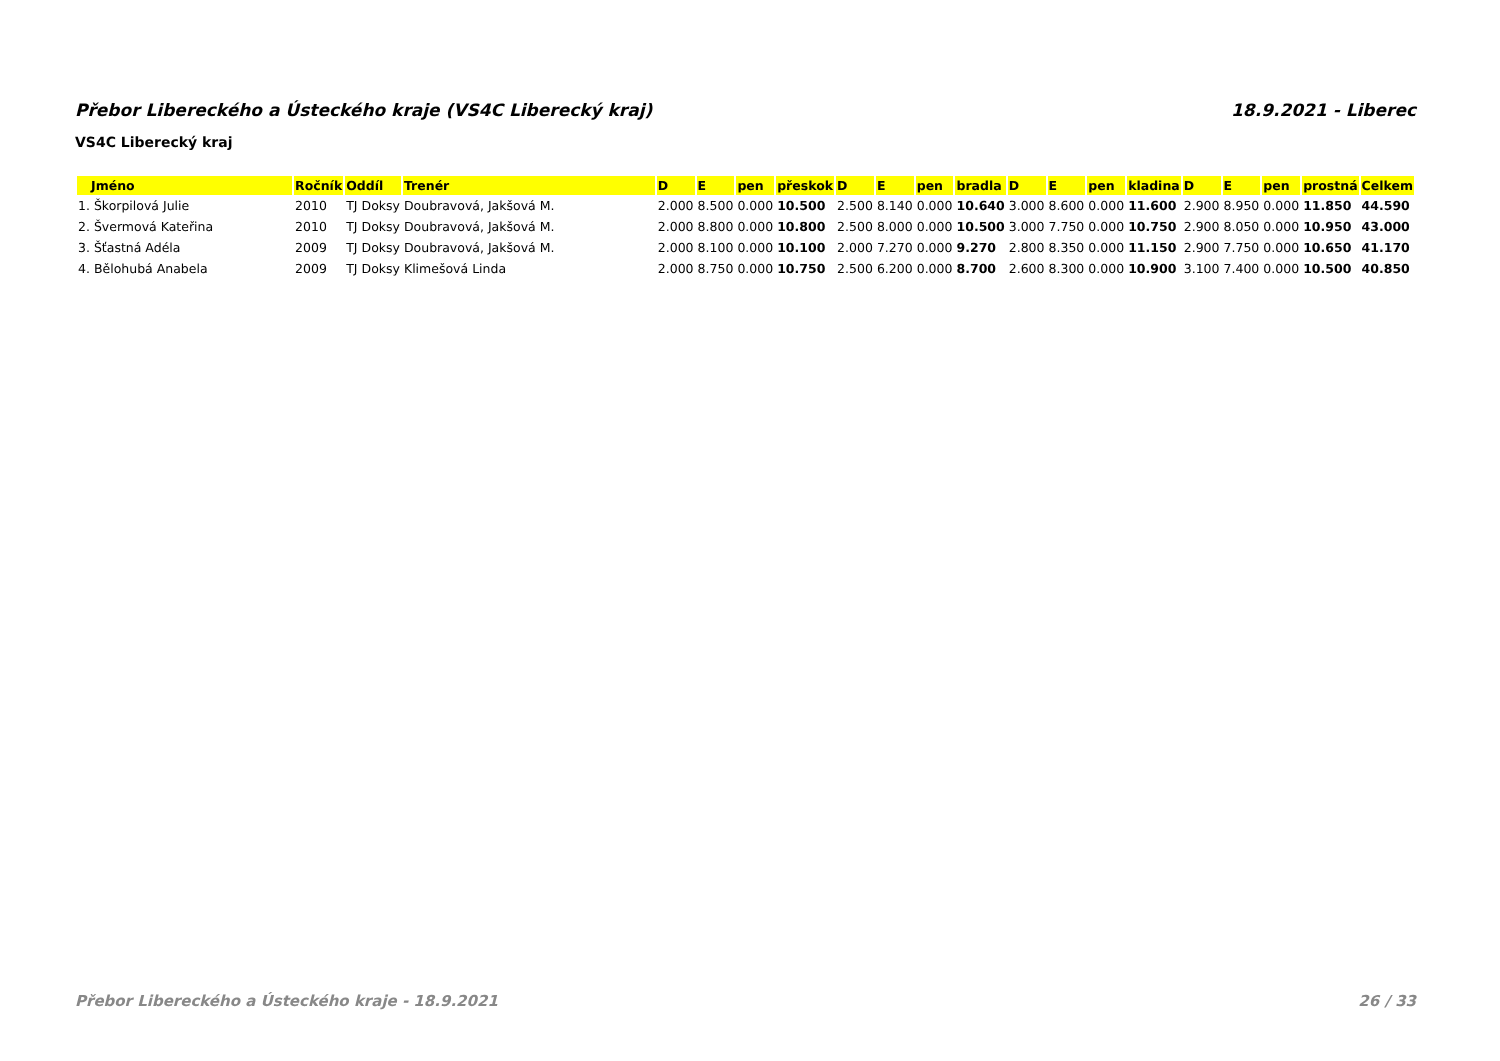Přebor Libereckého a Ústeckého kraje (VS4C Liberecký kraj) 18.9.2021 - Liberec
VS4C Liberecký kraj
| Jméno | Ročník | Oddíl | Trenér | D | E | pen | přeskok | D | E | pen | bradla | D | E | pen | kladina | D | E | pen | prostná | Celkem |
| --- | --- | --- | --- | --- | --- | --- | --- | --- | --- | --- | --- | --- | --- | --- | --- | --- | --- | --- | --- | --- |
| 1. Škorpilová Julie | 2010 | TJ Doksy | Doubravová, Jakšová M. | 2.000 | 8.500 | 0.000 | 10.500 | 2.500 | 8.140 | 0.000 | 10.640 | 3.000 | 8.600 | 0.000 | 11.600 | 2.900 | 8.950 | 0.000 | 11.850 | 44.590 |
| 2. Švermová Kateřina | 2010 | TJ Doksy | Doubravová, Jakšová M. | 2.000 | 8.800 | 0.000 | 10.800 | 2.500 | 8.000 | 0.000 | 10.500 | 3.000 | 7.750 | 0.000 | 10.750 | 2.900 | 8.050 | 0.000 | 10.950 | 43.000 |
| 3. Šťastná Adéla | 2009 | TJ Doksy | Doubravová, Jakšová M. | 2.000 | 8.100 | 0.000 | 10.100 | 2.000 | 7.270 | 0.000 | 9.270 | 2.800 | 8.350 | 0.000 | 11.150 | 2.900 | 7.750 | 0.000 | 10.650 | 41.170 |
| 4. Bělohubá Anabela | 2009 | TJ Doksy | Klimešová Linda | 2.000 | 8.750 | 0.000 | 10.750 | 2.500 | 6.200 | 0.000 | 8.700 | 2.600 | 8.300 | 0.000 | 10.900 | 3.100 | 7.400 | 0.000 | 10.500 | 40.850 |
Přebor Libereckého a Ústeckého kraje - 18.9.2021 26 / 33